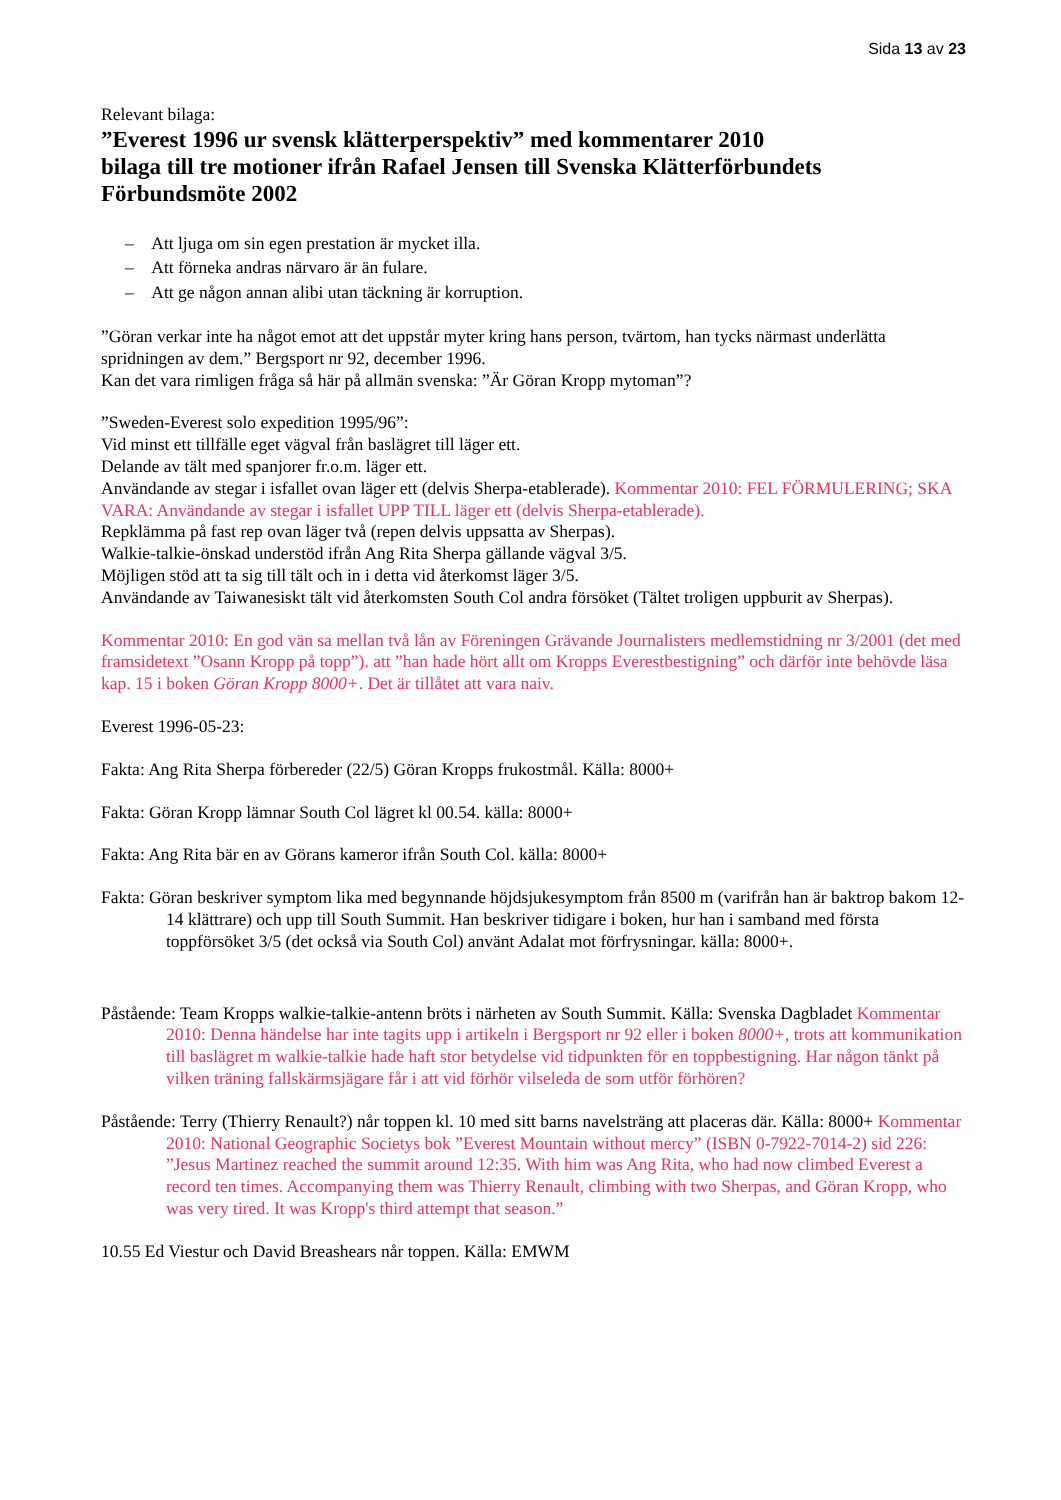Sida 13 av 23
Relevant bilaga:
”Everest 1996 ur svensk klätterperspektiv” med kommentarer 2010
bilaga till tre motioner ifrån Rafael Jensen till Svenska Klätterförbundets Förbundsmöte 2002
– Att ljuga om sin egen prestation är mycket illa.
– Att förneka andras närvaro är än fulare.
– Att ge någon annan alibi utan täckning är korruption.
”Göran verkar inte ha något emot att det uppstår myter kring hans person, tvärtom, han tycks närmast underlätta spridningen av dem.” Bergsport nr 92, december 1996.
Kan det vara rimligen fråga så här på allmän svenska: ”Är Göran Kropp mytoman”?
”Sweden-Everest solo expedition 1995/96”:
Vid minst ett tillfälle eget vägval från baslägret till läger ett.
Delande av tält med spanjorer fr.o.m. läger ett.
Användande av stegar i isfallet ovan läger ett (delvis Sherpa-etablerade). Kommentar 2010: FEL FÖRMULERING; SKA VARA: Användande av stegar i isfallet UPP TILL läger ett (delvis Sherpa-etablerade).
Repklämma på fast rep ovan läger två (repen delvis uppsatta av Sherpas).
Walkie-talkie-önskad understöd ifrån Ang Rita Sherpa gällande vägval 3/5.
Möjligen stöd att ta sig till tält och in i detta vid återkomst läger 3/5.
Användande av Taiwanesiskt tält vid återkomsten South Col andra försöket (Tältet troligen uppburit av Sherpas).
Kommentar 2010: En god vän sa mellan två lån av Föreningen Grävande Journalisters medlemstidning nr 3/2001 (det med framsidetext ”Osann Kropp på topp”). att ”han hade hört allt om Kropps Everestbestigning” och därför inte behövde läsa kap. 15 i boken Göran Kropp 8000+. Det är tillåtet att vara naiv.
Everest 1996-05-23:
Fakta: Ang Rita Sherpa förbereder (22/5) Göran Kropps frukostmål. Källa: 8000+
Fakta: Göran Kropp lämnar South Col lägret kl 00.54. källa: 8000+
Fakta: Ang Rita bär en av Görans kameror ifrån South Col. källa: 8000+
Fakta: Göran beskriver symptom lika med begynnande höjdsjukesymptom från 8500 m (varifrån han är baktrop bakom 12-14 klättrare) och upp till South Summit. Han beskriver tidigare i boken, hur han i samband med första toppförsöket 3/5 (det också via South Col) använt Adalat mot förfrysningar. källa: 8000+.
Påstående: Team Kropps walkie-talkie-antenn bröts i närheten av South Summit. Källa: Svenska Dagbladet Kommentar 2010: Denna händelse har inte tagits upp i artikeln i Bergsport nr 92 eller i boken 8000+, trots att kommunikation till baslägret m walkie-talkie hade haft stor betydelse vid tidpunkten för en toppbestigning. Har någon tänkt på vilken träning fallskärmsjägare får i att vid förhör vilseleda de som utför förhören?
Påstående: Terry (Thierry Renault?) når toppen kl. 10 med sitt barns navelsträng att placeras där. Källa: 8000+ Kommentar 2010: National Geographic Societys bok ”Everest Mountain without mercy” (ISBN 0-7922-7014-2) sid 226: ”Jesus Martinez reached the summit around 12:35. With him was Ang Rita, who had now climbed Everest a record ten times. Accompanying them was Thierry Renault, climbing with two Sherpas, and Göran Kropp, who was very tired. It was Kropp's third attempt that season.”
10.55 Ed Viestur och David Breashears når toppen. Källa: EMWM